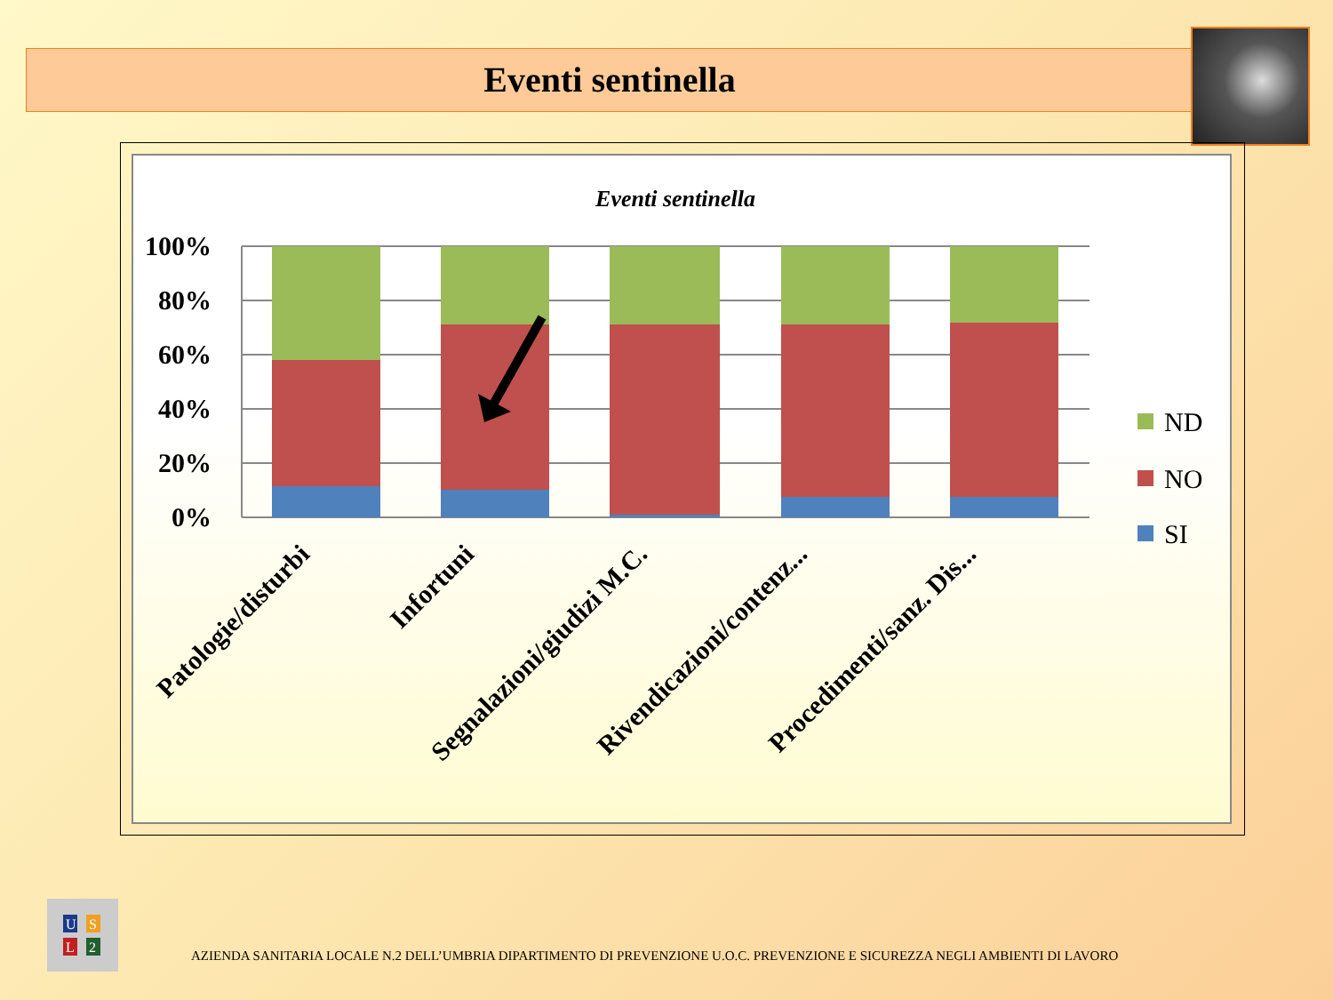Eventi sentinella
Eventi sentinella
100%
80%
60%
40%
20%
0%
ND
NO
SI
Patologie/disturbi
Infortuni
Segnalazioni/giudizi M.C.
Rivendicazioni/contenz...
Procedimenti/sanz. Dis...
U
S
L
2
AZIENDA SANITARIA LOCALE N.2 DELL’UMBRIA DIPARTIMENTO DI PREVENZIONE U.O.C. PREVENZIONE E SICUREZZA NEGLI AMBIENTI DI LAVORO